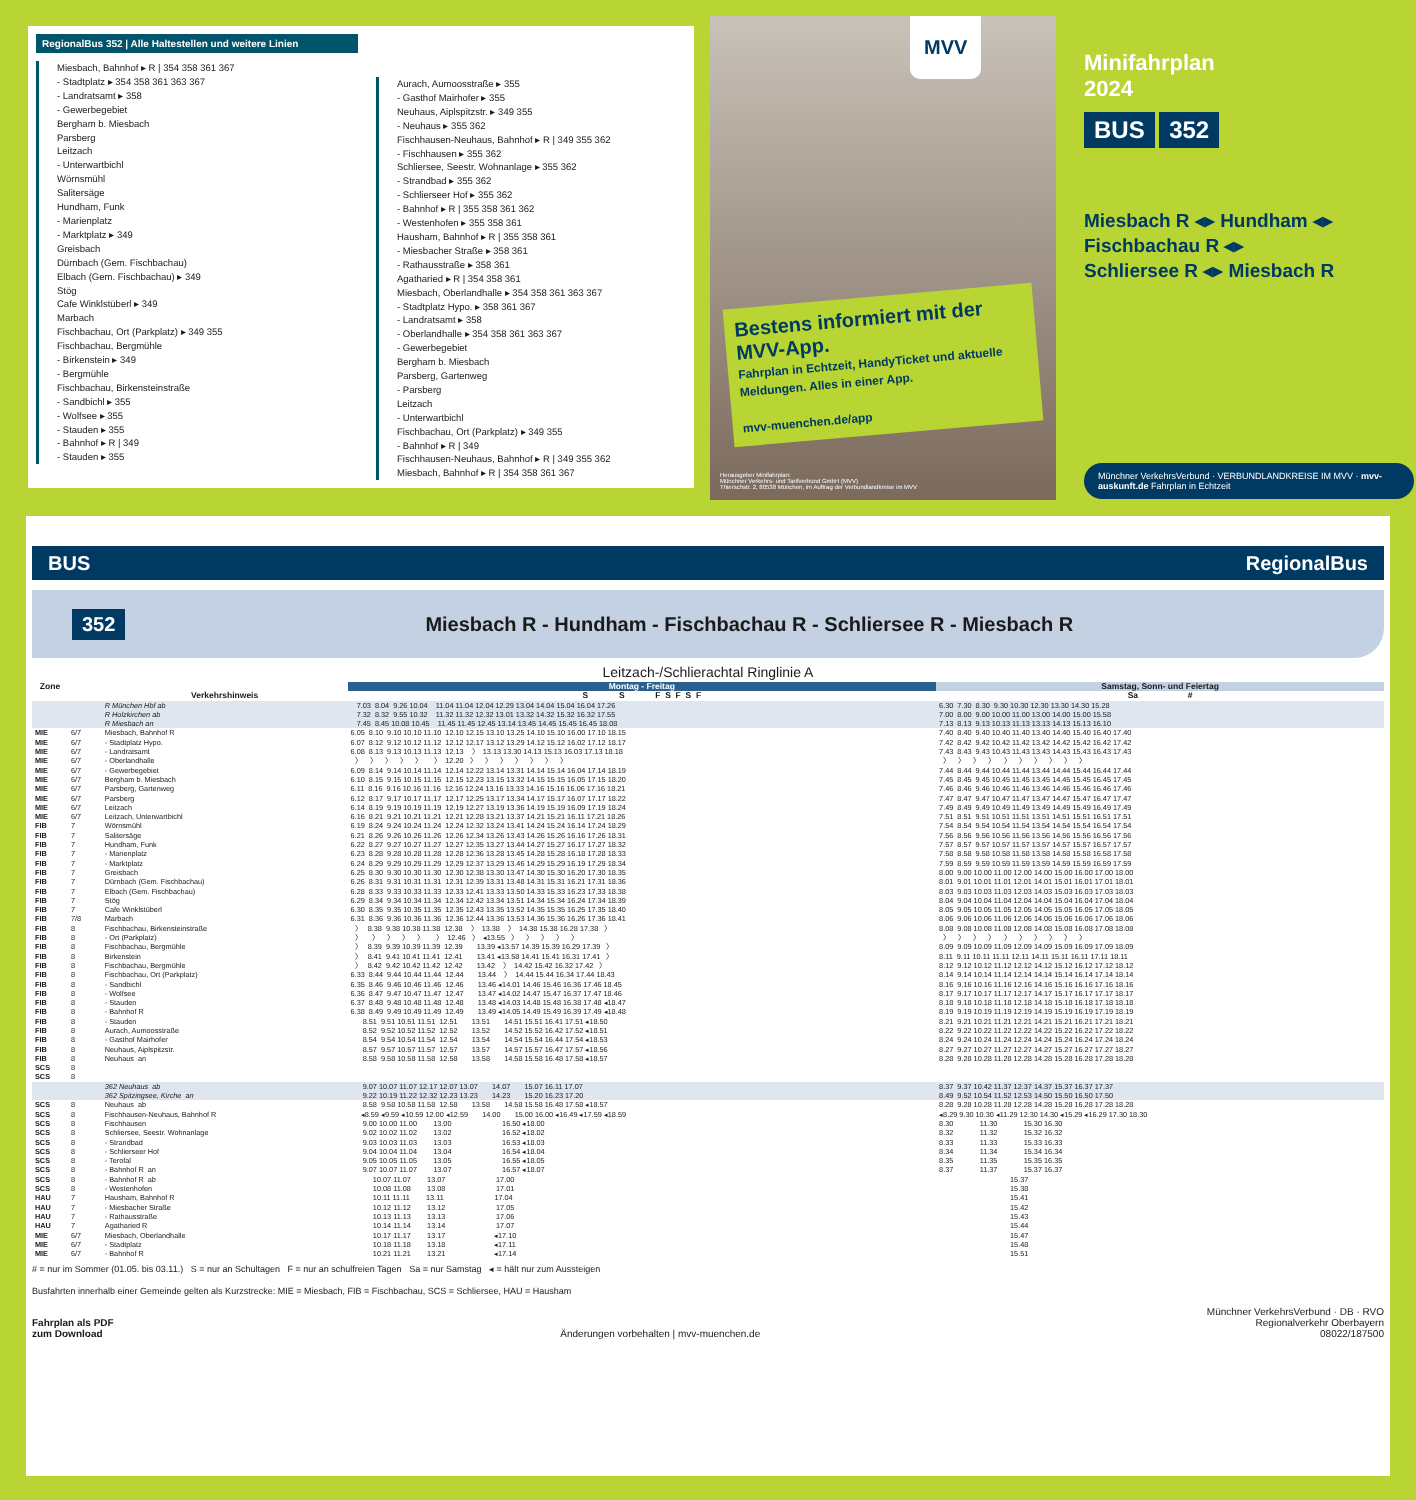RegionalBus 352 | Alle Haltestellen und weitere Linien
Miesbach, Bahnhof ▸ R | 354 358 361 367
- Stadtplatz ▸ 354 358 361 363 367
- Landratsamt ▸ 358
- Gewerbegebiet
Bergham b. Miesbach
Parsberg
Leitzach
- Unterwartbichl
Wörnsmühl
Salitersäge
Hundham, Funk
- Marienplatz
- Marktplatz ▸ 349
Greisbach
Dürnbach (Gem. Fischbachau)
Elbach (Gem. Fischbachau) ▸ 349
Stög
Cafe Winklstüberl ▸ 349
Marbach
Fischbachau, Ort (Parkplatz) ▸ 349 355
Fischbachau, Bergmühle
- Birkenstein ▸ 349
- Bergmühle
Fischbachau, Birkensteinstraße
- Sandbichl ▸ 355
- Wolfsee ▸ 355
- Stauden ▸ 355
- Bahnhof ▸ R | 349
- Stauden ▸ 355
Aurach, Aumoosstraße ▸ 355
- Gasthof Mairhofer ▸ 355
Neuhaus, Aiplspitzstr. ▸ 349 355
- Neuhaus ▸ 355 362
Fischhausen-Neuhaus, Bahnhof ▸ R | 349 355 362
- Fischhausen ▸ 355 362
Schliersee, Seestr. Wohnanlage ▸ 355 362
- Strandbad ▸ 355 362
- Schlierseer Hof ▸ 355 362
- Bahnhof ▸ R | 355 358 361 362
- Westenhofen ▸ 355 358 361
Hausham, Bahnhof ▸ R | 355 358 361
- Miesbacher Straße ▸ 358 361
- Rathausstraße ▸ 358 361
Agatharied ▸ R | 354 358 361
Miesbach, Oberlandhalle ▸ 354 358 361 363 367
- Stadtplatz Hypo. ▸ 358 361 367
- Landratsamt ▸ 358
- Oberlandhalle ▸ 354 358 361 363 367
- Gewerbegebiet
Bergham b. Miesbach
Parsberg, Gartenweg
- Parsberg
Leitzach
- Unterwartbichl
Fischbachau, Ort (Parkplatz) ▸ 349 355
- Bahnhof ▸ R | 349
Fischhausen-Neuhaus, Bahnhof ▸ R | 349 355 362
Miesbach, Bahnhof ▸ R | 354 358 361 367
MVV
Bestens informiert mit der MVV-App.
Fahrplan in Echtzeit, HandyTicket und aktuelle Meldungen. Alles in einer App.
mvv-muenchen.de/app
Herausgeber Minifahrplan:
Münchner Verkehrs- und Tarifverbund GmbH (MVV)
Thierschstr. 2, 80538 München, im Auftrag der Verbundlandkreise im MVV
Minifahrplan
2024
BUS 352
Miesbach R ◂▸ Hundham ◂▸
Fischbachau R ◂▸
Schliersee R ◂▸ Miesbach R
Münchner VerkehrsVerbund · VERBUNDLANDKREISE IM MVV · mvv-auskunft.de Fahrplan in Echtzeit
BUS RegionalBus
352 Miesbach R - Hundham - Fischbachau R - Schliersee R - Miesbach R
Leitzach-/Schlierachtal Ringlinie A
| Zone | | | Montag - Freitag | Samstag, Sonn- und Feiertag |
| --- | --- | --- | --- | --- |
| | | Verkehrshinweis | S S F S F S F | Sa # |
| | | R München Hbf ab R Holzkirchen ab R Miesbach an | 7.03 8.04 9.26 10.04 11.04 11.04 12.04 12.29 13.04 14.04 15.04 16.04 17.26 7.32 8.32 9.55 10.32 11.32 11.32 12.32 13.01 13.32 14.32 15.32 16.32 17.55 7.45 8.45 10.08 10.45 11.45 11.45 12.45 13.14 13.45 14.45 15.45 16.45 18.08 | 6.30 7.30 8.30 9.30 10.30 12.30 13.30 14.30 15.28 7.00 8.00 9.00 10.00 11.00 13.00 14.00 15.00 15.58 7.13 8.13 9.13 10.13 11.13 13.13 14.13 15.13 16.10 |
| MIE MIE MIE MIE MIE MIE MIE MIE MIE MIE FIB FIB FIB FIB FIB FIB FIB FIB FIB FIB FIB FIB FIB FIB FIB FIB FIB FIB FIB FIB FIB FIB FIB FIB FIB FIB SCS SCS | 6/7 6/7 6/7 6/7 6/7 6/7 6/7 6/7 6/7 6/7 7 7 7 7 7 7 7 7 7 7 7/8 8 8 8 8 8 8 8 8 8 8 8 8 8 8 8 8 8 | Miesbach, Bahnhof R - Stadtplatz Hypo. - Landratsamt - Oberlandhalle - Gewerbegebiet Bergham b. Miesbach Parsberg, Gartenweg Parsberg Leitzach Leitzach, Unterwartbichl Wörnsmühl Salitersäge Hundham, Funk - Marienplatz - Marktplatz Greisbach Dürnbach (Gem. Fischbachau) Elbach (Gem. Fischbachau) Stög Cafe Winklstüberl Marbach Fischbachau, Birkensteinstraße - Ort (Parkplatz) Fischbachau, Bergmühle Birkenstein Fischbachau, Bergmühle Fischbachau, Ort (Parkplatz) - Sandbichl - Wolfsee - Stauden - Bahnhof R - Stauden Aurach, Aumoosstraße - Gasthof Mairhofer Neuhaus, Aiplspitzstr. Neuhaus an | 6.05 8.10 9.10 10.10 11.10 12.10 12.15 13.10 13.25 14.10 15.10 16.00 17.10 18.15 6.07 8.12 9.12 10.12 11.12 12.12 12.17 13.12 13.29 14.12 15.12 16.02 17.12 18.17 6.08 8.13 9.13 10.13 11.13 12.13 〉 13.13 13.30 14.13 15.13 16.03 17.13 18.18 〉 〉 〉 〉 〉 〉 12.20 〉 〉 〉 〉 〉 〉 〉 6.09 8.14 9.14 10.14 11.14 12.14 12.22 13.14 13.31 14.14 15.14 16.04 17.14 18.19 6.10 8.15 9.15 10.15 11.15 12.15 12.23 13.15 13.32 14.15 15.15 16.05 17.15 18.20 6.11 8.16 9.16 10.16 11.16 12.16 12.24 13.16 13.33 14.16 15.16 16.06 17.16 18.21 6.12 8.17 9.17 10.17 11.17 12.17 12.25 13.17 13.34 14.17 15.17 16.07 17.17 18.22 6.14 8.19 9.19 10.19 11.19 12.19 12.27 13.19 13.36 14.19 15.19 16.09 17.19 18.24 6.16 8.21 9.21 10.21 11.21 12.21 12.28 13.21 13.37 14.21 15.21 16.11 17.21 18.26 6.19 8.24 9.24 10.24 11.24 12.24 12.32 13.24 13.41 14.24 15.24 16.14 17.24 18.29 6.21 8.26 9.26 10.26 11.26 12.26 12.34 13.26 13.43 14.26 15.26 16.16 17.26 18.31 6.22 8.27 9.27 10.27 11.27 12.27 12.35 13.27 13.44 14.27 15.27 16.17 17.27 18.32 6.23 8.28 9.28 10.28 11.28 12.28 12.36 13.28 13.45 14.28 15.28 16.18 17.28 18.33 6.24 8.29 9.29 10.29 11.29 12.29 12.37 13.29 13.46 14.29 15.29 16.19 17.29 18.34 6.25 8.30 9.30 10.30 11.30 12.30 12.38 13.30 13.47 14.30 15.30 16.20 17.30 18.35 6.26 8.31 9.31 10.31 11.31 12.31 12.39 13.31 13.48 14.31 15.31 16.21 17.31 18.36 6.28 8.33 9.33 10.33 11.33 12.33 12.41 13.33 13.50 14.33 15.33 16.23 17.33 18.38 6.29 8.34 9.34 10.34 11.34 12.34 12.42 13.34 13.51 14.34 15.34 16.24 17.34 18.39 6.30 8.35 9.35 10.35 11.35 12.35 12.43 13.35 13.52 14.35 15.35 16.25 17.35 18.40 6.31 8.36 9.36 10.36 11.36 12.36 12.44 13.36 13.53 14.36 15.36 16.26 17.36 18.41 〉 8.38 9.38 10.38 11.38 12.38 〉 13.38 〉 14.38 15.38 16.28 17.38 〉 〉 〉 〉 〉 〉 〉 12.46 〉 ◂13.55 〉 〉 〉 〉 〉 〉 8.39 9.39 10.39 11.39 12.39 13.39 ◂13.57 14.39 15.39 16.29 17.39 〉 〉 8.41 9.41 10.41 11.41 12.41 13.41 ◂13.58 14.41 15.41 16.31 17.41 〉 〉 8.42 9.42 10.42 11.42 12.42 13.42 〉 14.42 15.42 16.32 17.42 〉 6.33 8.44 9.44 10.44 11.44 12.44 13.44 〉 14.44 15.44 16.34 17.44 18.43 6.35 8.46 9.46 10.46 11.46 12.46 13.46 ◂14.01 14.46 15.46 16.36 17.46 18.45 6.36 8.47 9.47 10.47 11.47 12.47 13.47 ◂14.02 14.47 15.47 16.37 17.47 18.46 6.37 8.48 9.48 10.48 11.48 12.48 13.48 ◂14.03 14.48 15.48 16.38 17.48 ◂18.47 6.38 8.49 9.49 10.49 11.49 12.49 13.49 ◂14.05 14.49 15.49 16.39 17.49 ◂18.48 8.51 9.51 10.51 11.51 12.51 13.51 14.51 15.51 16.41 17.51 ◂18.50 8.52 9.52 10.52 11.52 12.52 13.52 14.52 15.52 16.42 17.52 ◂18.51 8.54 9.54 10.54 11.54 12.54 13.54 14.54 15.54 16.44 17.54 ◂18.53 8.57 9.57 10.57 11.57 12.57 13.57 14.57 15.57 16.47 17.57 ◂18.56 8.58 9.58 10.58 11.58 12.58 13.58 14.58 15.58 16.48 17.58 ◂18.57 | 7.40 8.40 9.40 10.40 11.40 13.40 14.40 15.40 16.40 17.40 7.42 8.42 9.42 10.42 11.42 13.42 14.42 15.42 16.42 17.42 7.43 8.43 9.43 10.43 11.43 13.43 14.43 15.43 16.43 17.43 〉 〉 〉 〉 〉 〉 〉 〉 〉 〉 7.44 8.44 9.44 10.44 11.44 13.44 14.44 15.44 16.44 17.44 7.45 8.45 9.45 10.45 11.45 13.45 14.45 15.45 16.45 17.45 7.46 8.46 9.46 10.46 11.46 13.46 14.46 15.46 16.46 17.46 7.47 8.47 9.47 10.47 11.47 13.47 14.47 15.47 16.47 17.47 7.49 8.49 9.49 10.49 11.49 13.49 14.49 15.49 16.49 17.49 7.51 8.51 9.51 10.51 11.51 13.51 14.51 15.51 16.51 17.51 7.54 8.54 9.54 10.54 11.54 13.54 14.54 15.54 16.54 17.54 7.56 8.56 9.56 10.56 11.56 13.56 14.56 15.56 16.56 17.56 7.57 8.57 9.57 10.57 11.57 13.57 14.57 15.57 16.57 17.57 7.58 8.58 9.58 10.58 11.58 13.58 14.58 15.58 16.58 17.58 7.59 8.59 9.59 10.59 11.59 13.59 14.59 15.59 16.59 17.59 8.00 9.00 10.00 11.00 12.00 14.00 15.00 16.00 17.00 18.00 8.01 9.01 10.01 11.01 12.01 14.01 15.01 16.01 17.01 18.01 8.03 9.03 10.03 11.03 12.03 14.03 15.03 16.03 17.03 18.03 8.04 9.04 10.04 11.04 12.04 14.04 15.04 16.04 17.04 18.04 8.05 9.05 10.05 11.05 12.05 14.05 15.05 16.05 17.05 18.05 8.06 9.06 10.06 11.06 12.06 14.06 15.06 16.06 17.06 18.06 8.08 9.08 10.08 11.08 12.08 14.08 15.08 16.08 17.08 18.08 〉 〉 〉 〉 〉 〉 〉 〉 〉 〉 8.09 9.09 10.09 11.09 12.09 14.09 15.09 16.09 17.09 18.09 8.11 9.11 10.11 11.11 12.11 14.11 15.11 16.11 17.11 18.11 8.12 9.12 10.12 11.12 12.12 14.12 15.12 16.12 17.12 18.12 8.14 9.14 10.14 11.14 12.14 14.14 15.14 16.14 17.14 18.14 8.16 9.16 10.16 11.16 12.16 14.16 15.16 16.16 17.16 18.16 8.17 9.17 10.17 11.17 12.17 14.17 15.17 16.17 17.17 18.17 8.18 9.18 10.18 11.18 12.18 14.18 15.18 16.18 17.18 18.18 8.19 9.19 10.19 11.19 12.19 14.19 15.19 16.19 17.19 18.19 8.21 9.21 10.21 11.21 12.21 14.21 15.21 16.21 17.21 18.21 8.22 9.22 10.22 11.22 12.22 14.22 15.22 16.22 17.22 18.22 8.24 9.24 10.24 11.24 12.24 14.24 15.24 16.24 17.24 18.24 8.27 9.27 10.27 11.27 12.27 14.27 15.27 16.27 17.27 18.27 8.28 9.28 10.28 11.28 12.28 14.28 15.28 16.28 17.28 18.28 |
| | | 362 Neuhaus ab 362 Spitzingsee, Kirche an | 9.07 10.07 11.07 12.17 12.07 13.07 14.07 15.07 16.11 17.07 9.22 10.19 11.22 12.32 12.23 13.23 14.23 15.20 16.23 17.20 | 8.37 9.37 10.42 11.37 12.37 14.37 15.37 16.37 17.37 8.49 9.52 10.54 11.52 12.53 14.50 15.50 16.50 17.50 |
| SCS SCS SCS SCS SCS SCS SCS SCS SCS SCS HAU HAU HAU HAU MIE MIE MIE | 8 8 8 8 8 8 8 8 8 8 7 7 7 7 6/7 6/7 6/7 | Neuhaus ab Fischhausen-Neuhaus, Bahnhof R Fischhausen Schliersee, Seestr. Wohnanlage - Strandbad - Schlierseer Hof - Terofal - Bahnhof R an - Bahnhof R ab - Westenhofen Hausham, Bahnhof R - Miesbacher Straße - Rathausstraße Agatharied R Miesbach, Oberlandhalle - Stadtplatz - Bahnhof R | 8.58 9.58 10.58 11.58 12.58 13.58 14.58 15.58 16.48 17.58 ◂18.57 ◂8.59 ◂9.59 ◂10.59 12.00 ◂12.59 14.00 15.00 16.00 ◂16.49 ◂17.59 ◂18.59 9.00 10.00 11.00 13.00 16.50 ◂18.00 9.02 10.02 11.02 13.02 16.52 ◂18.02 9.03 10.03 11.03 13.03 16.53 ◂18.03 9.04 10.04 11.04 13.04 16.54 ◂18.04 9.05 10.05 11.05 13.05 16.55 ◂18.05 9.07 10.07 11.07 13.07 16.57 ◂18.07 10.07 11.07 13.07 17.00 10.08 11.08 13.08 17.01 10.11 11.11 13.11 17.04 10.12 11.12 13.12 17.05 10.13 11.13 13.13 17.06 10.14 11.14 13.14 17.07 10.17 11.17 13.17 ◂17.10 10.18 11.18 13.18 ◂17.11 10.21 11.21 13.21 ◂17.14 | 8.28 9.28 10.28 11.28 12.28 14.28 15.28 16.28 17.28 18.28 ◂8.29 9.30 10.30 ◂11.29 12.30 14.30 ◂15.29 ◂16.29 17.30 18.30 8.30 11.30 15.30 16.30 8.32 11.32 15.32 16.32 8.33 11.33 15.33 16.33 8.34 11.34 15.34 16.34 8.35 11.35 15.35 16.35 8.37 11.37 15.37 16.37 15.37 15.38 15.41 15.42 15.43 15.44 15.47 15.48 15.51 |
# = nur im Sommer (01.05. bis 03.11.) S = nur an Schultagen F = nur an schulfreien Tagen Sa = nur Samstag ◂ = hält nur zum Aussteigen
Busfahrten innerhalb einer Gemeinde gelten als Kurzstrecke: MIE = Miesbach, FIB = Fischbachau, SCS = Schliersee, HAU = Hausham
Fahrplan als PDF
zum Download Änderungen vorbehalten | mvv-muenchen.de Münchner VerkehrsVerbund · DB · RVO
Regionalverkehr Oberbayern
08022/187500